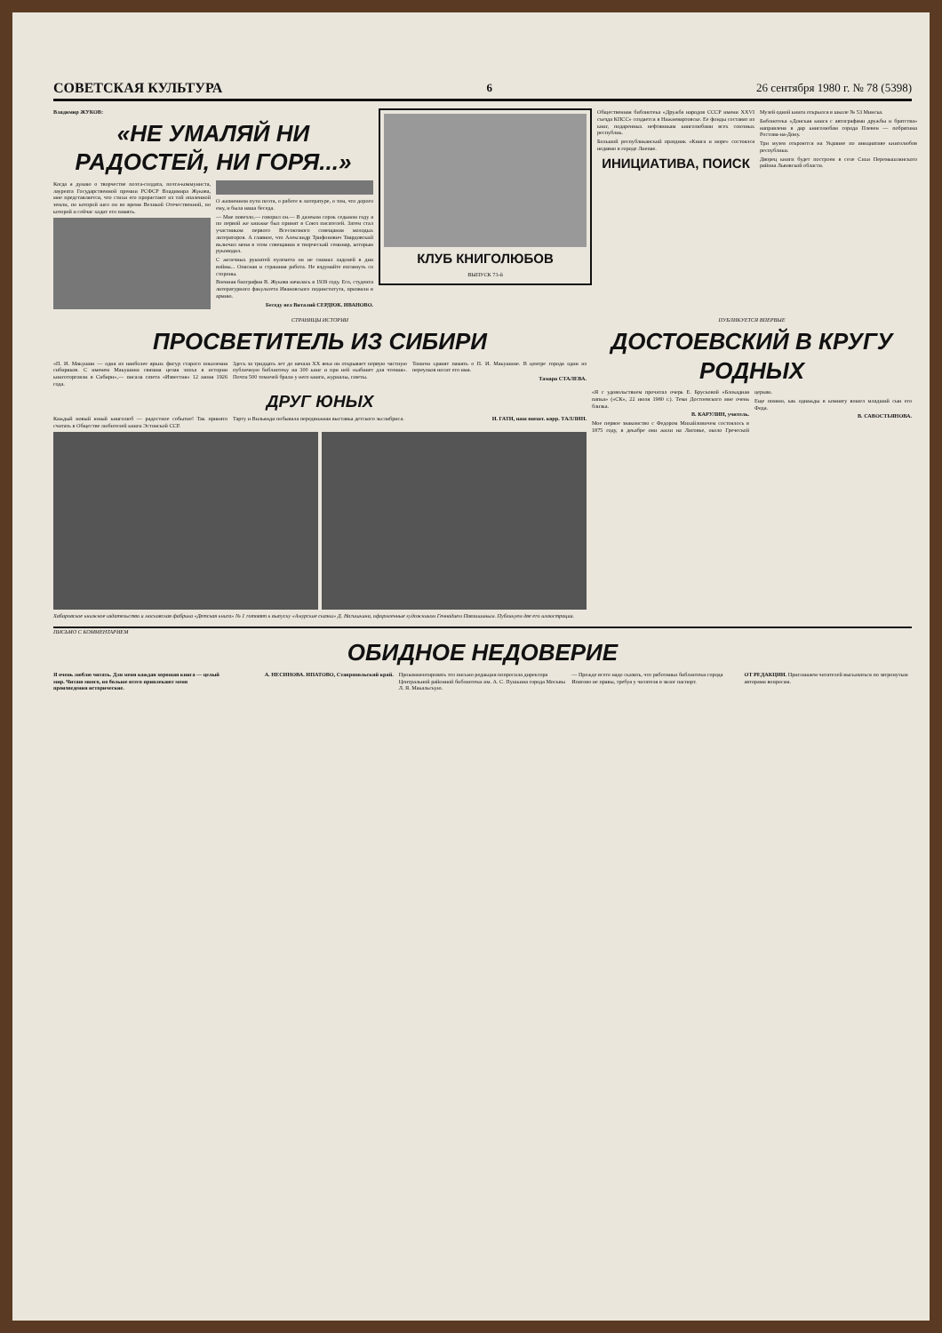СОВЕТСКАЯ КУЛЬТУРА 6 26 сентября 1980 г. № 78 (5398)
Владимир ЖУКОВ:
«НЕ УМАЛЯЙ НИ РАДОСТЕЙ, НИ ГОРЯ...»
Когда я думаю о творчестве поэта-солдата, поэта-коммуниста, лауреата Государственной премии РСФСР Владимира Жукова, мне представляется, что стихи его прорастают из той опаленной земли, по которой шел он во время Великой Отечественной, по которой и сейчас ходит его память.
О жизненном пути поэта, о работе в литературе, о том, что дорого ему, и была наша беседа.
— Мне повезло,— говорил он.— В далеком сорок седьмом году я по первой же книжке был принят в Союз писателей. Затем стал участником первого Всесоюзного совещания молодых литераторов. А главное, что Александр Трифонович Твардовский включил меня в этом совещании в творческий семинар, которым руководил.
С железных рукоятей пулемета он не снимал ладоней в дни войны... Опасная и страшная работа. Не вздумайте взглянуть со стороны.
Военная биография В. Жукова началась в 1939 году. Его, студента литературного факультета Ивановского пединститута, призвали в армию.
Беседу вел Виталий СЕРДЮК. ИВАНОВО.
КЛУБ КНИГОЛЮБОВ
ВЫПУСК 73-й
Общественная библиотека «Дружба народов СССР имени XXVI съезда КПСС» создается в Нижневартовске. Ее фонды составят из книг, подаренных нефтяникам книголюбами всех союзных республик.
Большой республиканский праздник «Книга и море» состоялся недавно в городе Лиепае.
ИНИЦИАТИВА, ПОИСК
Музей одной книги открылся в школе № 53 Минска.
Библиотека «Донская книга с автографами дружбы и братства» направлена в дар книголюбам города Плевен — побратима Ростова-на-Дону.
Три музея откроются на Украине по инициативе книголюбов республики.
Дворец книги будет построен в селе Сихи Перемышлянского района Львовской области.
СТРАНИЦЫ ИСТОРИИ
ПРОСВЕТИТЕЛЬ ИЗ СИБИРИ
«П. И. Макушин — одна из наиболее ярких фигур старого поколения сибиряков. С именем Макушина связана целая эпоха в истории книготорговли в Сибири»,— писала газета «Известия» 12 июня 1926 года.
Здесь за тридцать лет до начала XX века он открывает первую частную публичную библиотеку на 300 книг и при ней «кабинет для чтения». Почти 500 томичей брали у него книги, журналы, газеты.
Томичи хранят память о П. И. Макушине. В центре города один из переулков носит его имя.
Тамара СТАЛЕВА.
ДРУГ ЮНЫХ
Каждый новый юный книголюб — радостное событие! Так принято считать в Обществе любителей книги Эстонской ССР.
Тарту и Вильянди побывала передвижная выставка детского экслибриса.
И. ГАТИ, наш внешт. корр. ТАЛЛИН.
Хабаровское книжное издательство и московская фабрика «Детская книга» № 1 готовят к выпуску «Амурские сказки» Д. Нагишкина, оформленные художником Геннадием Павлишиным. Публикуем две его иллюстрации.
ПУБЛИКУЕТСЯ ВПЕРВЫЕ
ДОСТОЕВСКИЙ В КРУГУ РОДНЫХ
«Я с удовольствием прочитал очерк Е. Брусковой «Блокадная папка» («СК», 22 июля 1980 г.). Тема Достоевского мне очень близка.
В. КАРУЛИН, учитель.
Мое первое знакомство с Федором Михайловичем состоялось в 1875 году, в декабре они жили на Лиговке, около Греческой церкви.
Еще помню, как однажды в комнату вошел младший сын его Федя.
В. САВОСТЬЯНОВА.
ПИСЬМО С КОММЕНТАРИЕМ
ОБИДНОЕ НЕДОВЕРИЕ
Я очень люблю читать. Для меня каждая хорошая книга — целый мир. Читаю много, но больше всего привлекают меня произведения исторические.
А. НЕСИНОВА. ИПАТОВО, Ставропольский край.
Прокомментировать это письмо редакция попросила директора Центральной районной библиотеки им. А. С. Пушкина города Москвы Л. Я. Макальскую.
— Прежде всего надо сказать, что работники библиотеки города Ипатово не правы, требуя у читателя в залог паспорт.
ОТ РЕДАКЦИИ. Приглашаем читателей высказаться по затронутым авторами вопросам.